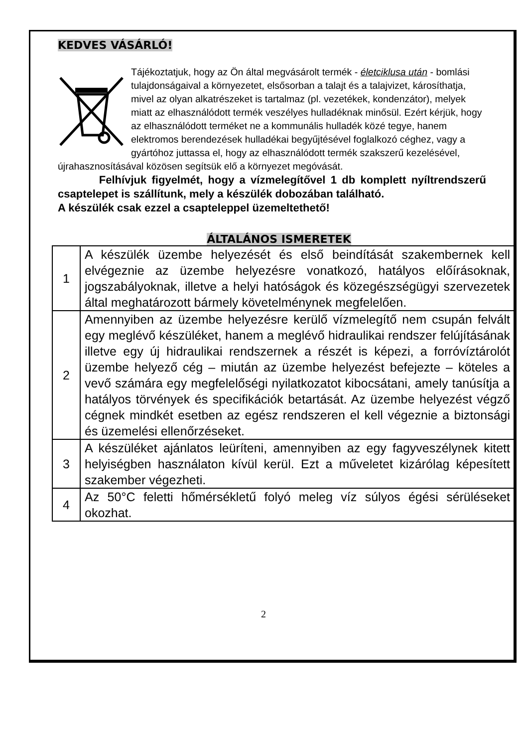KEDVES VÁSÁRLÓ!
Tájékoztatjuk, hogy az Ön által megvásárolt termék - életciklusa után - bomlási tulajdonságaival a környezetet, elsősorban a talajt és a talajvizet, károsíthatja, mivel az olyan alkatrészeket is tartalmaz (pl. vezetékek, kondenzátor), melyek miatt az elhasználódott termék veszélyes hulladéknak minősül. Ezért kérjük, hogy az elhasználódott terméket ne a kommunális hulladék közé tegye, hanem elektromos berendezések hulladékai begyűjtésével foglalkozó céghez, vagy a gyártóhoz juttassa el, hogy az elhasználódott termék szakszerű kezelésével, újrahasznosításával közösen segítsük elő a környezet megóvását.
Felhívjuk figyelmét, hogy a vízmelegítővel 1 db komplett nyíltrendszerű csaptelepet is szállítunk, mely a készülék dobozában található.
A készülék csak ezzel a csapteleppel üzemeltethető!
ÁLTALÁNOS ISMERETEK
| 1 | A készülék üzembe helyezését és első beindítását szakembernek kell elvégeznie az üzembe helyezésre vonatkozó, hatályos előírásoknak, jogszabályoknak, illetve a helyi hatóságok és közegészségügyi szervezetek által meghatározott bármely követelménynek megfelelően. |
| 2 | Amennyiben az üzembe helyezésre kerülő vízmelegítő nem csupán felvált egy meglévő készüléket, hanem a meglévő hidraulikai rendszer felújításának illetve egy új hidraulikai rendszernek a részét is képezi, a forróvíztárolót üzembe helyező cég – miután az üzembe helyezést befejezte – köteles a vevő számára egy megfelelőségi nyilatkozatot kibocsátani, amely tanúsítja a hatályos törvények és specifikációk betartását. Az üzembe helyezést végző cégnek mindkét esetben az egész rendszeren el kell végeznie a biztonsági és üzemelési ellenőrzéseket. |
| 3 | A készüléket ajánlatos leüríteni, amennyiben az egy fagyveszélynek kitett helyiségben használaton kívül kerül. Ezt a műveletet kizárólag képesített szakember végezheti. |
| 4 | Az 50°C feletti hőmérsékletű folyó meleg víz súlyos égési sérüléseket okozhat. |
2